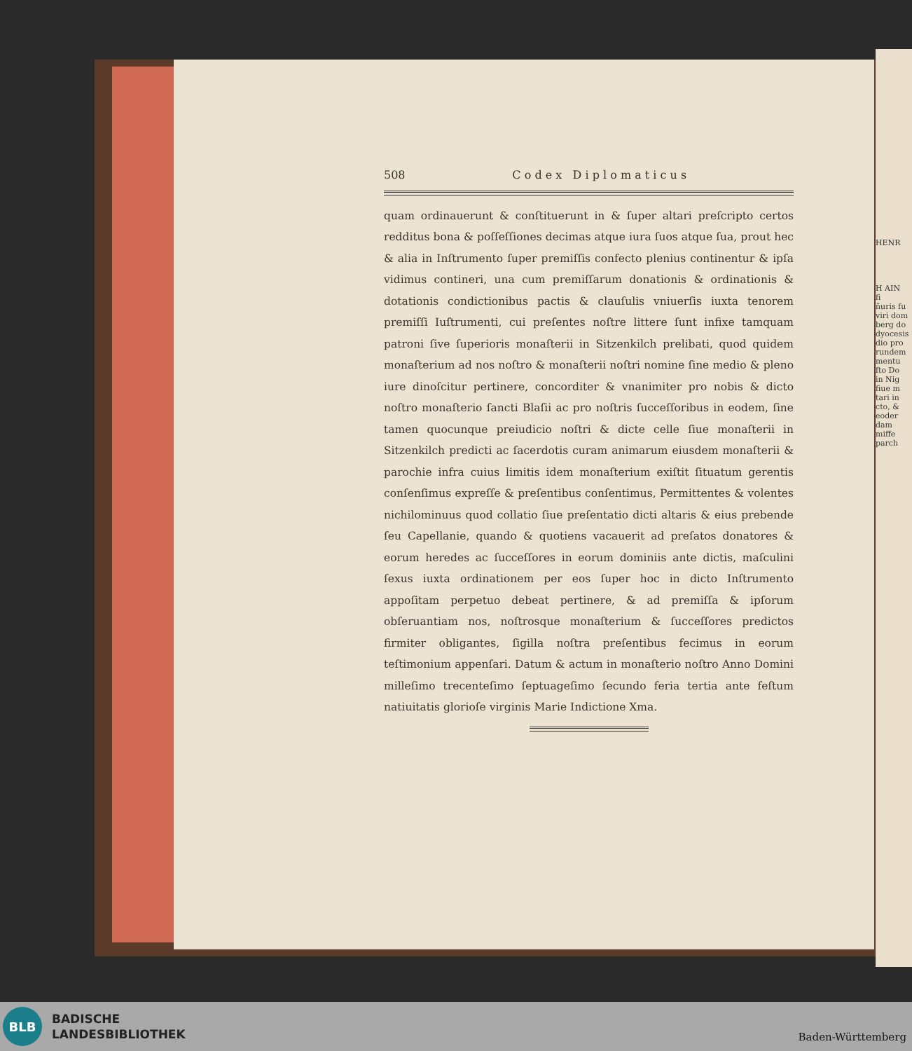HENR
H AIN
fi
ñuris fu
viri dom
berg do
dyocesis
dio pro
rundem
mentu
fto Do
in Nig
fiue m
tari in
cto, &
eoder
dam
miffe
parch
508 C o d e x D i p l o m a t i c u s
quam ordinauerunt & conſtituerunt in & ſuper altari preſcripto certos redditus bona & poſſeſſiones decimas atque iura ſuos atque ſua, prout hec & alia in Inſtrumento ſuper premiſſis confecto plenius continentur & ipſa vidimus contineri, una cum premiſſarum donationis & ordinationis & dotationis condictionibus pactis & clauſulis vniuerſis iuxta tenorem premiſſi Iuſtrumenti, cui preſentes noſtre littere ſunt infixe tamquam patroni ſive ſuperioris monaſterii in Sitzenkilch prelibati, quod quidem monaſterium ad nos noſtro & monaſterii noſtri nomine ſine medio & pleno iure dinoſcitur pertinere, concorditer & vnanimiter pro nobis & dicto noſtro monaſterio ſancti Blaſii ac pro noſtris ſucceſſoribus in eodem, ſine tamen quocunque preiudicio noſtri & dicte celle ſiue monaſterii in Sitzenkilch predicti ac ſacerdotis curam animarum eiusdem monaſterii & parochie infra cuius limitis idem monaſterium exiſtit ſituatum gerentis conſenſimus expreſſe & preſentibus conſentimus, Permittentes & volentes nichilominuus quod collatio ſiue preſentatio dicti altaris & eius prebende ſeu Capellanie, quando & quotiens vacauerit ad preſatos donatores & eorum heredes ac ſucceſſores in eorum dominiis ante dictis, maſculini ſexus iuxta ordinationem per eos ſuper hoc in dicto Inſtrumento appoſitam perpetuo debeat pertinere, & ad premiſſa & ipſorum obſeruantiam nos, noſtrosque monaſterium & ſucceſſores predictos firmiter obligantes, ſigilla noſtra preſentibus fecimus in eorum teſtimonium appenſari. Datum & actum in monaſterio noſtro Anno Domini milleſimo trecenteſimo ſeptuageſimo ſecundo feria tertia ante feſtum natiuitatis glorioſe virginis Marie Indictione Xma.
BLB
BADISCHE
LANDESBIBLIOTHEK
Baden-Württemberg